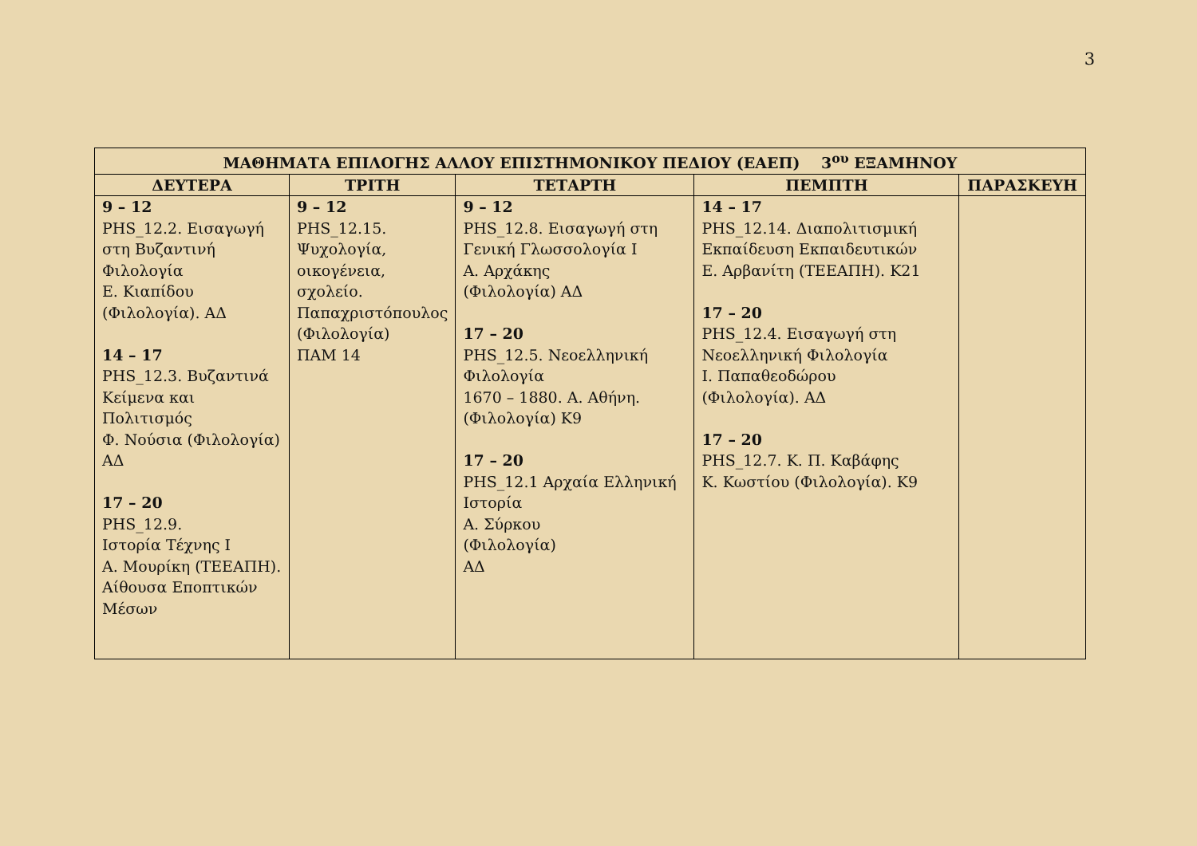3
| ΜΑΘΗΜΑΤΑ ΕΠΙΛΟΓΗΣ ΑΛΛΟΥ ΕΠΙΣΤΗΜΟΝΙΚΟΥ ΠΕΔΙΟΥ (ΕΑΕΠ) 3<sup>ου</sup> ΕΞΑΜΗΝΟΥ | | | | |
| --- | --- | --- | --- | --- |
| ΔΕΥΤΕΡΑ | ΤΡΙΤΗ | ΤΕΤΑΡΤΗ | ΠΕΜΠΤΗ | ΠΑΡΑΣΚΕΥΗ |
| 9 – 12 PHS_12.2. Εισαγωγή στη Βυζαντινή Φιλολογία Ε. Κιαπίδου (Φιλολογία). ΑΔ 14 – 17 PHS_12.3. Βυζαντινά Κείμενα και Πολιτισμός Φ. Νούσια (Φιλολογία) ΑΔ 17 – 20 PHS_12.9. Ιστορία Τέχνης Ι Α. Μουρίκη (ΤΕΕΑΠΗ). Αίθουσα Εποπτικών Μέσων | 9 – 12 PHS_12.15. Ψυχολογία, οικογένεια, σχολείο. Παπαχριστόπουλος (Φιλολογία) ΠΑΜ 14 | 9 – 12 PHS_12.8. Εισαγωγή στη Γενική Γλωσσολογία Ι Α. Αρχάκης (Φιλολογία) ΑΔ 17 – 20 PHS_12.5. Νεοελληνική Φιλολογία 1670 – 1880. Α. Αθήνη. (Φιλολογία) Κ9 17 – 20 PHS_12.1 Αρχαία Ελληνική Ιστορία Α. Σύρκου (Φιλολογία) ΑΔ | 14 – 17 PHS_12.14. Διαπολιτισμική Εκπαίδευση Εκπαιδευτικών Ε. Αρβανίτη (ΤΕΕΑΠΗ). Κ21 17 – 20 PHS_12.4. Εισαγωγή στη Νεοελληνική Φιλολογία Ι. Παπαθεοδώρου (Φιλολογία). ΑΔ 17 – 20 PHS_12.7. Κ. Π. Καβάφης Κ. Κωστίου (Φιλολογία). Κ9 | |